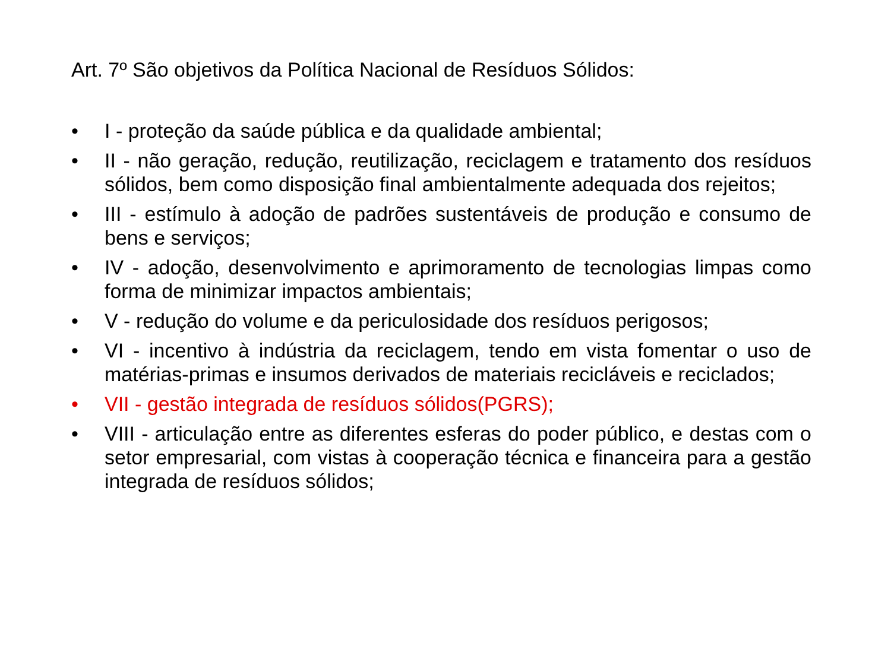Art. 7º São objetivos da Política Nacional de Resíduos Sólidos:
• I - proteção da saúde pública e da qualidade ambiental;
• II - não geração, redução, reutilização, reciclagem e tratamento dos resíduos sólidos, bem como disposição final ambientalmente adequada dos rejeitos;
• III - estímulo à adoção de padrões sustentáveis de produção e consumo de bens e serviços;
• IV - adoção, desenvolvimento e aprimoramento de tecnologias limpas como forma de minimizar impactos ambientais;
• V - redução do volume e da periculosidade dos resíduos perigosos;
• VI - incentivo à indústria da reciclagem, tendo em vista fomentar o uso de matérias-primas e insumos derivados de materiais recicláveis e reciclados;
• VII - gestão integrada de resíduos sólidos(PGRS);
• VIII - articulação entre as diferentes esferas do poder público, e destas com o setor empresarial, com vistas à cooperação técnica e financeira para a gestão integrada de resíduos sólidos;